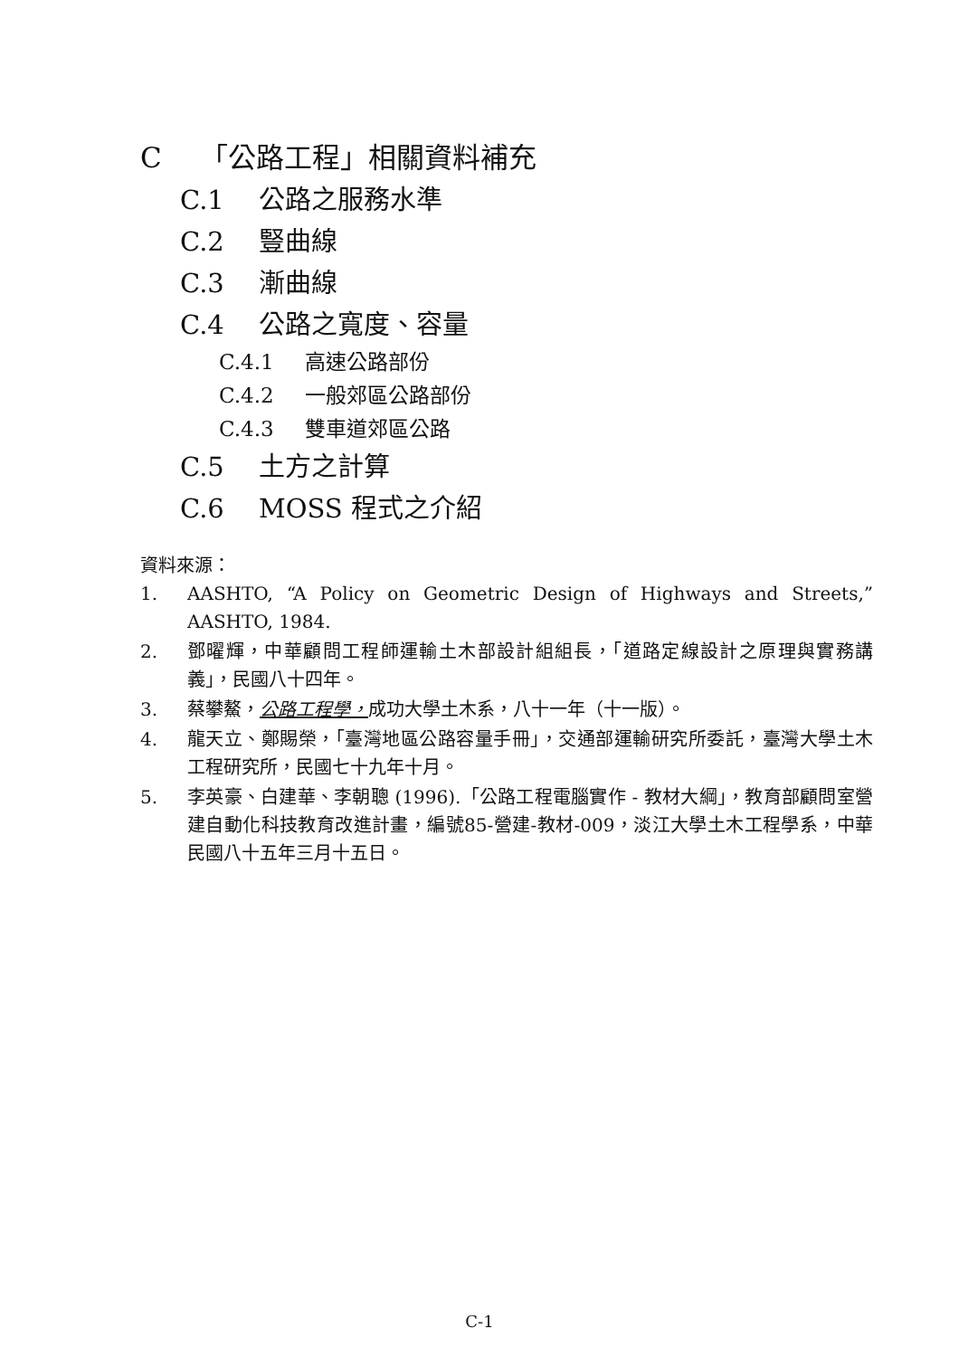C 「公路工程」相關資料補充
C.1 公路之服務水準
C.2 豎曲線
C.3 漸曲線
C.4 公路之寬度、容量
C.4.1 高速公路部份
C.4.2 一般郊區公路部份
C.4.3 雙車道郊區公路
C.5 土方之計算
C.6 MOSS 程式之介紹
資料來源：
1. AASHTO, “A Policy on Geometric Design of Highways and Streets,” AASHTO, 1984.
2. 鄧曜輝，中華顧問工程師運輸土木部設計組組長，「道路定線設計之原理與實務講義」，民國八十四年。
3. 蔡攀鰲，公路工程學，成功大學土木系，八十一年（十一版）。
4. 龍天立、鄭賜榮，「臺灣地區公路容量手冊」，交通部運輸研究所委託，臺灣大學土木工程研究所，民國七十九年十月。
5. 李英豪、白建華、李朝聰 (1996).「公路工程電腦實作 - 教材大綱」，教育部顧問室營建自動化科技教育改進計畫，編號85-營建-教材-009，淡江大學土木工程學系，中華民國八十五年三月十五日。
C-1